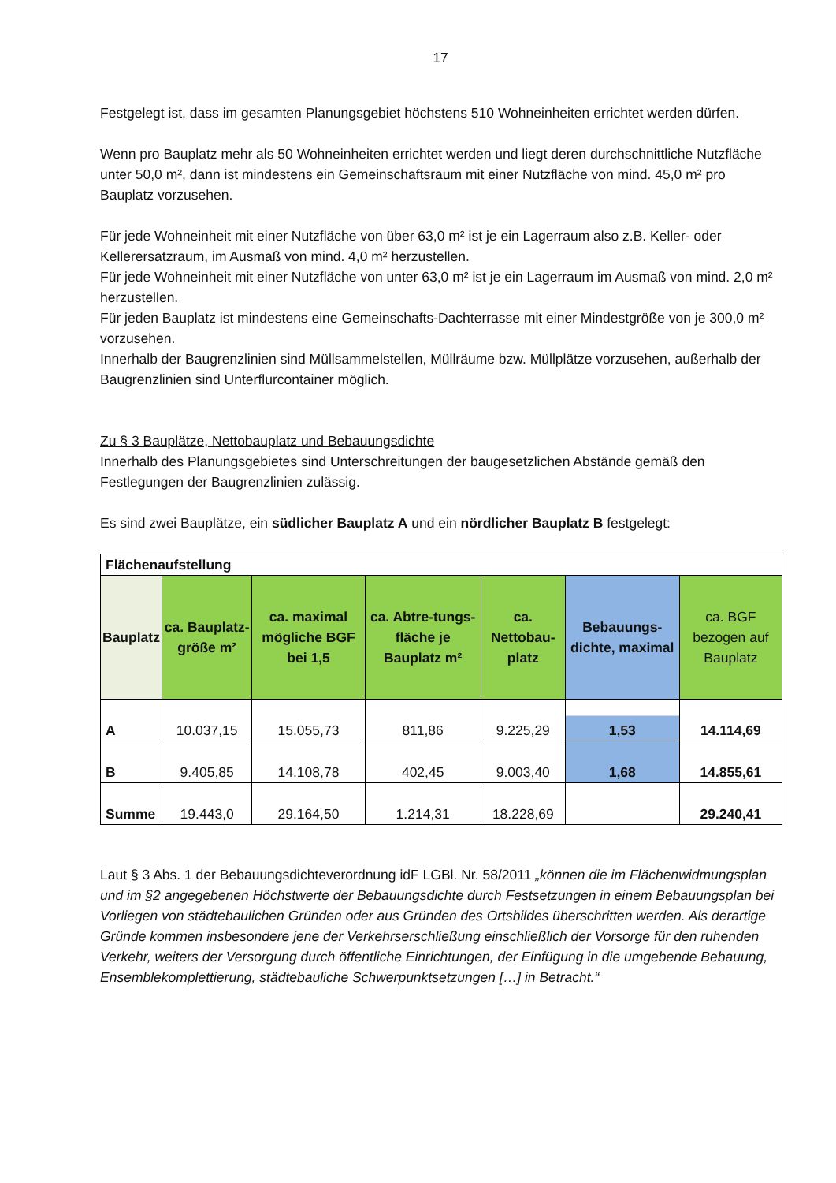17
Festgelegt ist, dass im gesamten Planungsgebiet höchstens 510 Wohneinheiten errichtet werden dürfen.
Wenn pro Bauplatz mehr als 50 Wohneinheiten errichtet werden und liegt deren durchschnittliche Nutzfläche unter 50,0 m², dann ist mindestens ein Gemeinschaftsraum mit einer Nutzfläche von mind. 45,0 m² pro Bauplatz vorzusehen.
Für jede Wohneinheit mit einer Nutzfläche von über 63,0 m² ist je ein Lagerraum also z.B. Keller- oder Kellerersatzraum, im Ausmaß von mind. 4,0 m² herzustellen.
Für jede Wohneinheit mit einer Nutzfläche von unter 63,0 m² ist je ein Lagerraum im Ausmaß von mind. 2,0 m² herzustellen.
Für jeden Bauplatz ist mindestens eine Gemeinschafts-Dachterrasse mit einer Mindestgröße von je 300,0 m² vorzusehen.
Innerhalb der Baugrenzlinien sind Müllsammelstellen, Müllräume bzw. Müllplätze vorzusehen, außerhalb der Baugrenzlinien sind Unterflurcontainer möglich.
Zu § 3 Bauplätze, Nettobauplatz und Bebauungsdichte
Innerhalb des Planungsgebietes sind Unterschreitungen der baugesetzlichen Abstände gemäß den Festlegungen der Baugrenzlinien zulässig.
Es sind zwei Bauplätze, ein südlicher Bauplatz A und ein nördlicher Bauplatz B festgelegt:
| Flächenaufstellung | | | | | | |
| Bauplatz | ca. Bauplatz-größe m² | ca. maximal mögliche BGF bei 1,5 | ca. Abtre-tungs-fläche je Bauplatz m² | ca. Nettobau-platz | Bebauungs-dichte, maximal | ca. BGF bezogen auf Bauplatz |
| A | 10.037,15 | 15.055,73 | 811,86 | 9.225,29 | 1,53 | 14.114,69 |
| B | 9.405,85 | 14.108,78 | 402,45 | 9.003,40 | 1,68 | 14.855,61 |
| Summe | 19.443,0 | 29.164,50 | 1.214,31 | 18.228,69 | | 29.240,41 |
Laut § 3 Abs. 1 der Bebauungsdichteverordnung idF LGBl. Nr. 58/2011 „können die im Flächenwidmungsplan und im §2 angegebenen Höchstwerte der Bebauungsdichte durch Festsetzungen in einem Bebauungsplan bei Vorliegen von städtebaulichen Gründen oder aus Gründen des Ortsbildes überschritten werden. Als derartige Gründe kommen insbesondere jene der Verkehrserschließung einschließlich der Vorsorge für den ruhenden Verkehr, weiters der Versorgung durch öffentliche Einrichtungen, der Einfügung in die umgebende Bebauung, Ensemblekomplettierung, städtebauliche Schwerpunktsetzungen […] in Betracht.“